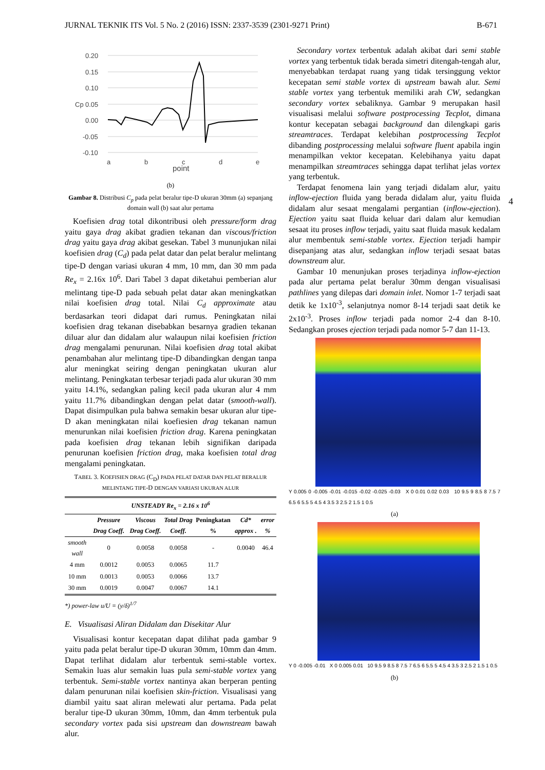JURNAL TEKNIK ITS Vol. 5 No. 2 (2016) ISSN: 2337-3539 (2301-9271 Print) B-671
4
0.20
0.15
0.10
0.05
0.00
-0.05
-0.10
Cp
a
b
c
d
e
point
(b)
Gambar 8. Distribusi C<sub>p</sub> pada pelat beralur tipe-D ukuran 30mm (a) sepanjang domain wall (b) saat alur pertama
Koefisien drag total dikontribusi oleh pressure/form drag yaitu gaya drag akibat gradien tekanan dan viscous/friction drag yaitu gaya drag akibat gesekan. Tabel 3 mununjukan nilai koefisien drag (C<sub>d</sub>) pada pelat datar dan pelat beralur melintang tipe-D dengan variasi ukuran 4 mm, 10 mm, dan 30 mm pada Re<sub>x</sub> = 2.16x 10<sup>6</sup>. Dari Tabel 3 dapat diketahui pemberian alur melintang tipe-D pada sebuah pelat datar akan meningkatkan nilai koefisien drag total. Nilai C<sub>d</sub> approximate atau berdasarkan teori didapat dari rumus. Peningkatan nilai koefisien drag tekanan disebabkan besarnya gradien tekanan diluar alur dan didalam alur walaupun nilai koefisien friction drag mengalami penurunan. Nilai koefisien drag total akibat penambahan alur melintang tipe-D dibandingkan dengan tanpa alur meningkat seiring dengan peningkatan ukuran alur melintang. Peningkatan terbesar terjadi pada alur ukuran 30 mm yaitu 14.1%, sedangkan paling kecil pada ukuran alur 4 mm yaitu 11.7% dibandingkan dengan pelat datar (smooth-wall). Dapat disimpulkan pula bahwa semakin besar ukuran alur tipe-D akan meningkatan nilai koefiesien drag tekanan namun menurunkan nilai koefisien friction drag. Karena peningkatan pada koefisien drag tekanan lebih signifikan daripada penurunan koefisien friction drag, maka koefisien total drag mengalami peningkatan.
TABEL 3. KOEFISIEN DRAG (C<sub>D</sub>) PADA PELAT DATAR DAN PELAT BERALUR MELINTANG TIPE-D DENGAN VARIASI UKURAN ALUR
| UNSTEADY Re<sub>x</sub> = 2.16 x 10<sup>6</sup> | | | | | | |
| --- | --- | --- | --- | --- | --- | --- |
| | Pressure Drag Coeff. | Viscous Drag Coeff. | Total Drag Coeff. | Peningkatan % | Cd* approx . | error % |
| smooth wall | 0 | 0.0058 | 0.0058 | - | 0.0040 | 46.4 |
| 4 mm | 0.0012 | 0.0053 | 0.0065 | 11.7 | | |
| 10 mm | 0.0013 | 0.0053 | 0.0066 | 13.7 | | |
| 30 mm | 0.0019 | 0.0047 | 0.0067 | 14.1 | | |
*) power-law u/U = (y/δ)<sup>1/7</sup>
E. Visualisasi Aliran Didalam dan Disekitar Alur
Visualisasi kontur kecepatan dapat dilihat pada gambar 9 yaitu pada pelat beralur tipe-D ukuran 30mm, 10mm dan 4mm. Dapat terlihat didalam alur terbentuk semi-stable vortex. Semakin luas alur semakin luas pula semi-stable vortex yang terbentuk. Semi-stable vortex nantinya akan berperan penting dalam penurunan nilai koefisien skin-friction. Visualisasi yang diambil yaitu saat aliran melewati alur pertama. Pada pelat beralur tipe-D ukuran 30mm, 10mm, dan 4mm terbentuk pula secondary vortex pada sisi upstream dan downstream bawah alur.
Secondary vortex terbentuk adalah akibat dari semi stable vortex yang terbentuk tidak berada simetri ditengah-tengah alur, menyebabkan terdapat ruang yang tidak tersinggung vektor kecepatan semi stable vortex di upstream bawah alur. Semi stable vortex yang terbentuk memiliki arah CW, sedangkan secondary vortex sebaliknya. Gambar 9 merupakan hasil visualisasi melalui software postprocessing Tecplot, dimana kontur kecepatan sebagai background dan dilengkapi garis streamtraces. Terdapat kelebihan postprocessing Tecplot dibanding postprocessing melalui software fluent apabila ingin menampilkan vektor kecepatan. Kelebihanya yaitu dapat menampilkan streamtraces sehingga dapat terlihat jelas vortex yang terbentuk.
Terdapat fenomena lain yang terjadi didalam alur, yaitu inflow-ejection fluida yang berada didalam alur, yaitu fluida didalam alur sesaat mengalami pergantian (inflow-ejection). Ejection yaitu saat fluida keluar dari dalam alur kemudian sesaat itu proses inflow terjadi, yaitu saat fluida masuk kedalam alur membentuk semi-stable vortex. Ejection terjadi hampir disepanjang atas alur, sedangkan inflow terjadi sesaat batas downstream alur.
Gambar 10 menunjukan proses terjadinya inflow-ejection pada alur pertama pelat beralur 30mm dengan visualisasi pathlines yang dilepas dari domain inlet. Nomor 1-7 terjadi saat detik ke 1x10<sup>-3</sup>, selanjutnya nomor 8-14 terjadi saat detik ke 2x10<sup>-3</sup>. Proses inflow terjadi pada nomor 2-4 dan 8-10. Sedangkan proses ejection terjadi pada nomor 5-7 dan 11-13.
Y 0.005 0 -0.005 -0.01 -0.015 -0.02 -0.025 -0.03 X 0 0.01 0.02 0.03 10 9.5 9 8.5 8 7.5 7 6.5 6 5.5 5 4.5 4 3.5 3 2.5 2 1.5 1 0.5
(a)
Y 0 -0.005 -0.01 X 0 0.005 0.01 10 9.5 9 8.5 8 7.5 7 6.5 6 5.5 5 4.5 4 3.5 3 2.5 2 1.5 1 0.5
(b)